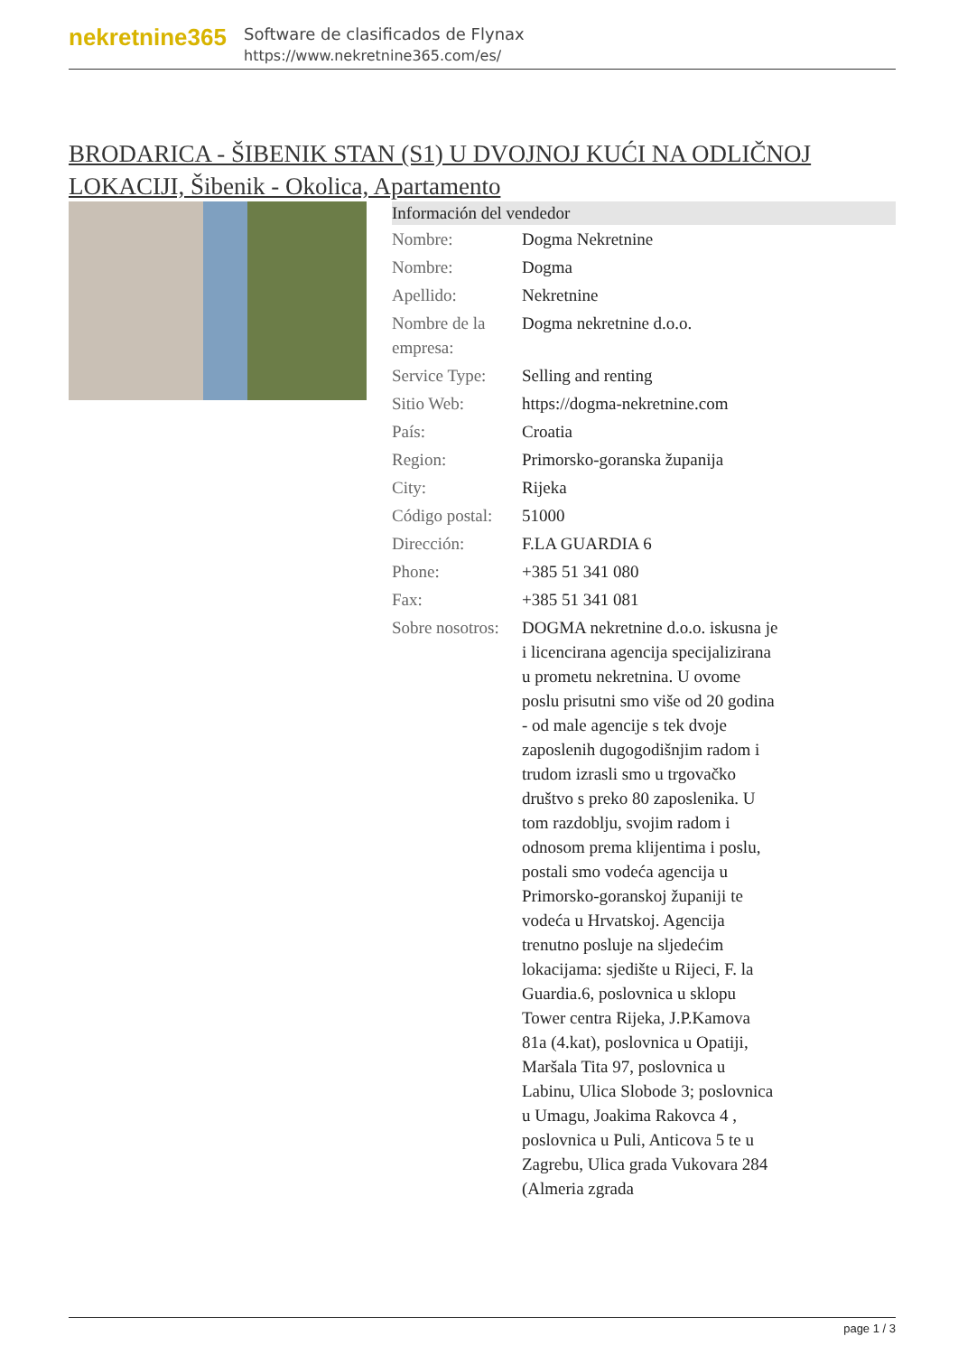nekretnine365
Software de clasificados de Flynax
https://www.nekretnine365.com/es/
BRODARICA - ŠIBENIK STAN (S1) U DVOJNOJ KUĆI NA ODLIČNOJ LOKACIJI, Šibenik - Okolica, Apartamento
| Información del vendedor | |
| --- | --- |
| Nombre: | Dogma Nekretnine |
| Nombre: | Dogma |
| Apellido: | Nekretnine |
| Nombre de la empresa: | Dogma nekretnine d.o.o. |
| Service Type: | Selling and renting |
| Sitio Web: | https://dogma-nekretnine.com |
| País: | Croatia |
| Region: | Primorsko-goranska županija |
| City: | Rijeka |
| Código postal: | 51000 |
| Dirección: | F.LA GUARDIA 6 |
| Phone: | +385 51 341 080 |
| Fax: | +385 51 341 081 |
| Sobre nosotros: | DOGMA nekretnine d.o.o. iskusna je i licencirana agencija specijalizirana u prometu nekretnina. U ovome poslu prisutni smo više od 20 godina - od male agencije s tek dvoje zaposlenih dugogodišnjim radom i trudom izrasli smo u trgovačko društvo s preko 80 zaposlenika. U tom razdoblju, svojim radom i odnosom prema klijentima i poslu, postali smo vodeća agencija u Primorsko-goranskoj županiji te vodeća u Hrvatskoj. Agencija trenutno posluje na sljedećim lokacijama: sjedište u Rijeci, F. la Guardia.6, poslovnica u sklopu Tower centra Rijeka, J.P.Kamova 81a (4.kat), poslovnica u Opatiji, Maršala Tita 97, poslovnica u Labinu, Ulica Slobode 3; poslovnica u Umagu, Joakima Rakovca 4 , poslovnica u Puli, Anticova 5 te u Zagrebu, Ulica grada Vukovara 284 (Almeria zgrada |
page 1 / 3